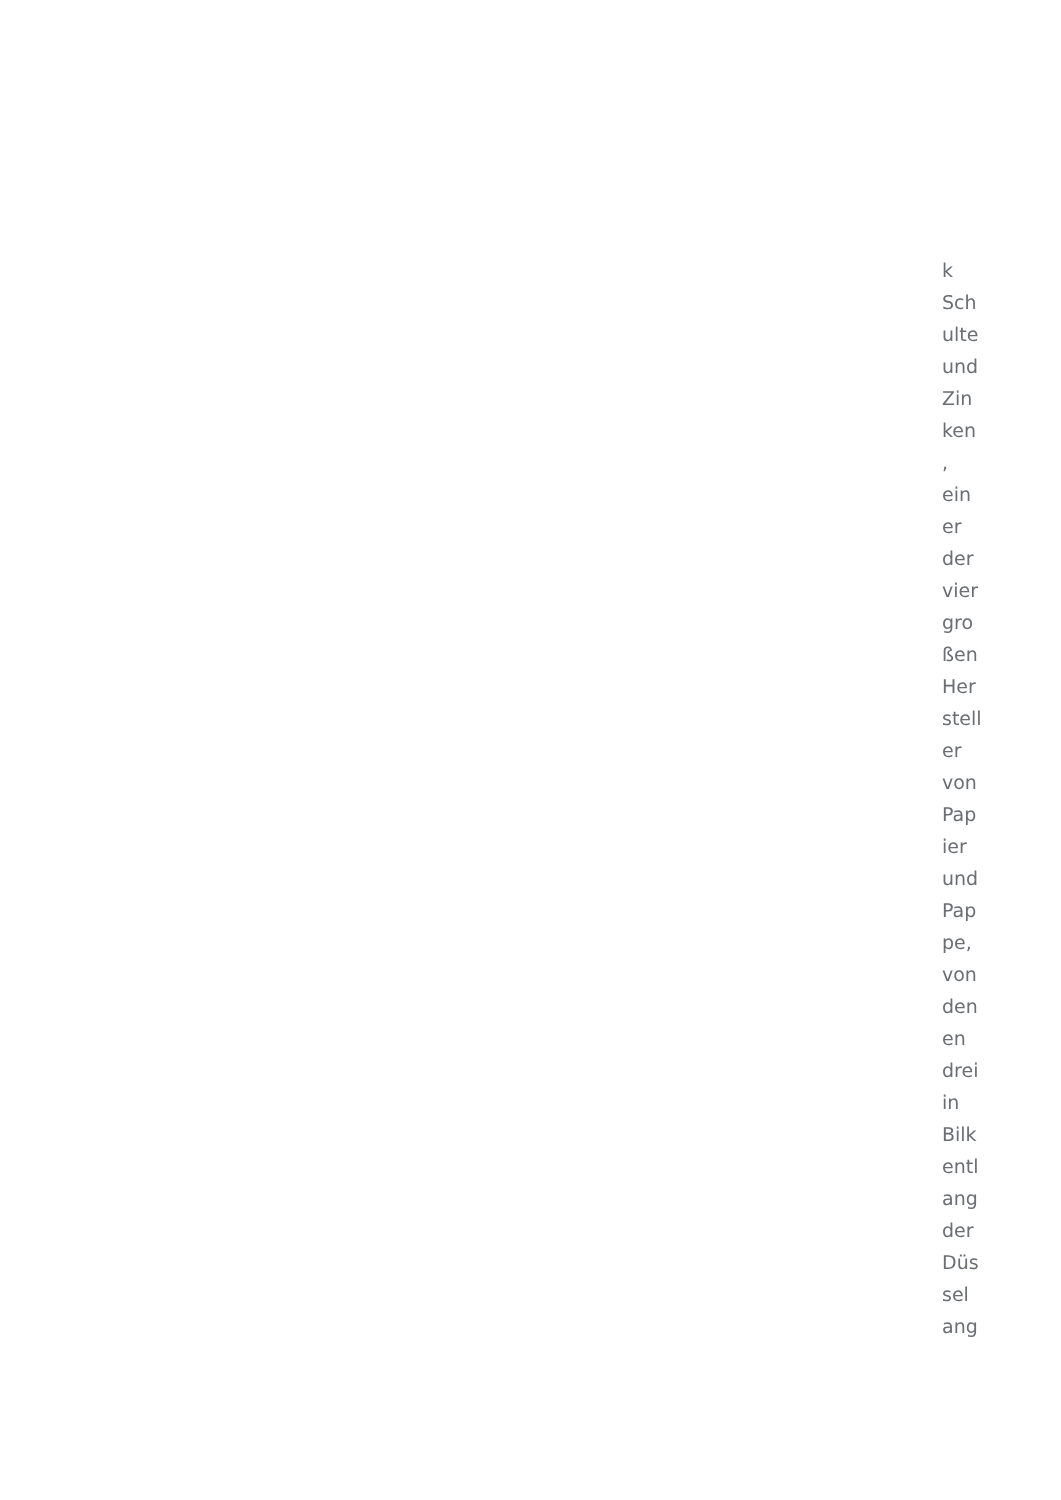k
Sch
ulte
und
Zin
ken
,
ein
er
der
vier
gro
ßen
Her
stell
er
von
Pap
ier
und
Pap
pe,
von
den
en
drei
in
Bilk
entl
ang
der
Düs
sel
ang